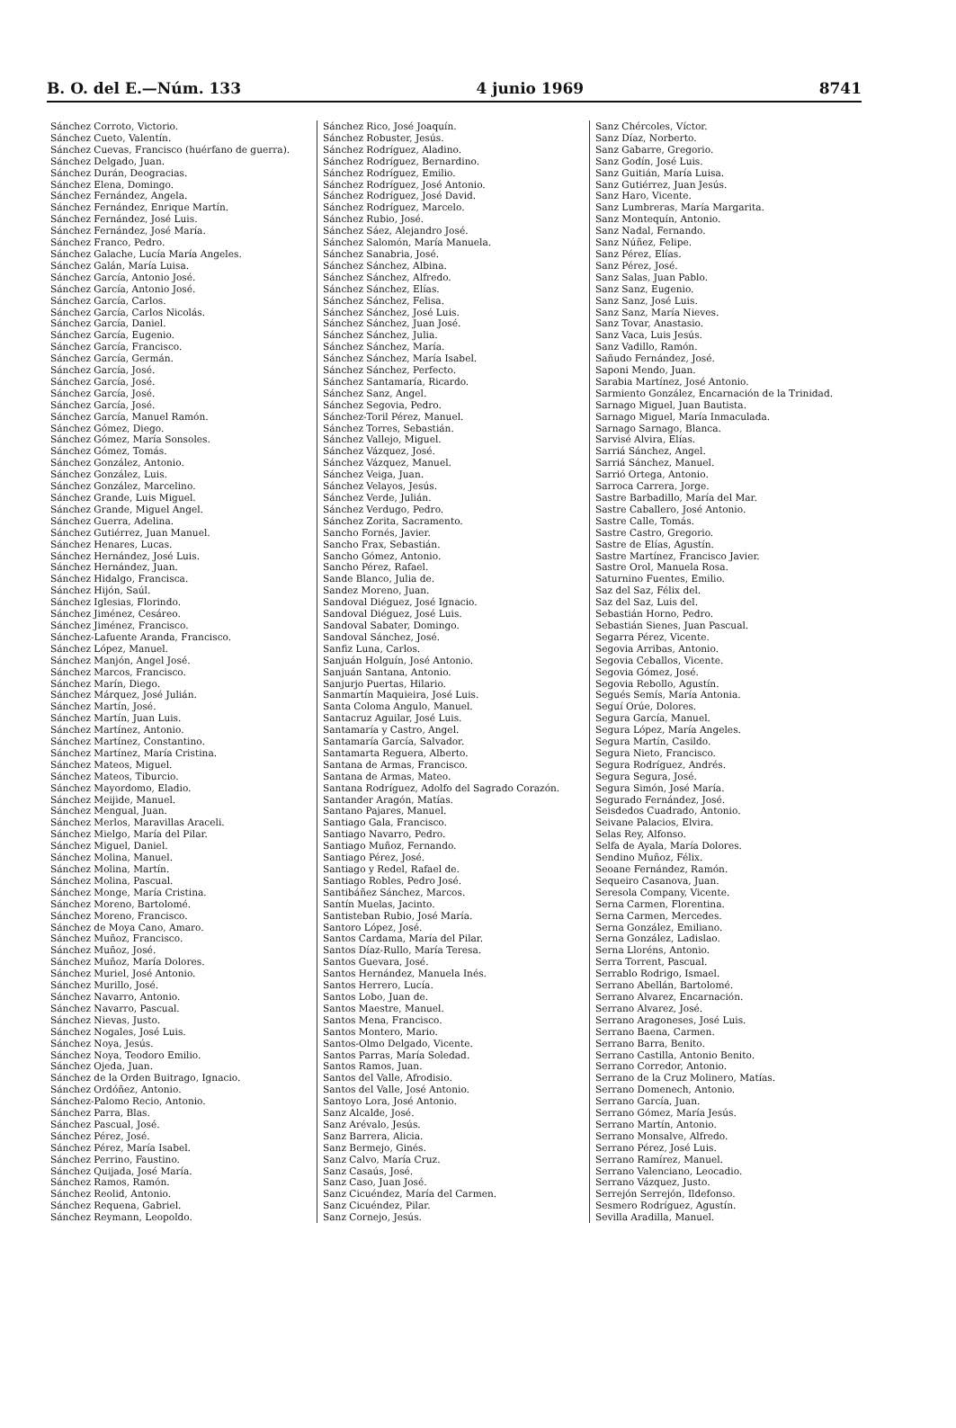B. O. del E.—Núm. 133 4 junio 1969 8741
Sánchez Corroto, Victorio.
Sánchez Cueto, Valentín.
Sánchez Cuevas, Francisco (huérfano de guerra).
Sánchez Delgado, Juan.
Sánchez Durán, Deogracias.
Sánchez Elena, Domingo.
Sánchez Fernández, Angela.
Sánchez Fernández, Enrique Martín.
Sánchez Fernández, José Luis.
Sánchez Fernández, José María.
Sánchez Franco, Pedro.
Sánchez Galache, Lucía María Angeles.
Sánchez Galán, María Luisa.
Sánchez García, Antonio José.
Sánchez García, Antonio José.
Sánchez García, Carlos.
Sánchez García, Carlos Nicolás.
Sánchez García, Daniel.
Sánchez García, Eugenio.
Sánchez García, Francisco.
Sánchez García, Germán.
Sánchez García, José.
Sánchez García, José.
Sánchez García, José.
Sánchez García, José.
Sánchez García, Manuel Ramón.
Sánchez Gómez, Diego.
Sánchez Gómez, María Sonsoles.
Sánchez Gómez, Tomás.
Sánchez González, Antonio.
Sánchez González, Luis.
Sánchez González, Marcelino.
Sánchez Grande, Luis Miguel.
Sánchez Grande, Miguel Angel.
Sánchez Guerra, Adelina.
Sánchez Gutiérrez, Juan Manuel.
Sánchez Henares, Lucas.
Sánchez Hernández, José Luis.
Sánchez Hernández, Juan.
Sánchez Hidalgo, Francisca.
Sánchez Hijón, Saúl.
Sánchez Iglesias, Florindo.
Sánchez Jiménez, Cesáreo.
Sánchez Jiménez, Francisco.
Sánchez-Lafuente Aranda, Francisco.
Sánchez López, Manuel.
Sánchez Manjón, Angel José.
Sánchez Marcos, Francisco.
Sánchez Marín, Diego.
Sánchez Márquez, José Julián.
Sánchez Martín, José.
Sánchez Martín, Juan Luis.
Sánchez Martínez, Antonio.
Sánchez Martínez, Constantino.
Sánchez Martínez, María Cristina.
Sánchez Mateos, Miguel.
Sánchez Mateos, Tiburcio.
Sánchez Mayordomo, Eladio.
Sánchez Meijide, Manuel.
Sánchez Mengual, Juan.
Sánchez Merlos, Maravillas Araceli.
Sánchez Mielgo, María del Pilar.
Sánchez Miguel, Daniel.
Sánchez Molina, Manuel.
Sánchez Molina, Martín.
Sánchez Molina, Pascual.
Sánchez Monge, María Cristina.
Sánchez Moreno, Bartolomé.
Sánchez Moreno, Francisco.
Sánchez de Moya Cano, Amaro.
Sánchez Muñoz, Francisco.
Sánchez Muñoz, José.
Sánchez Muñoz, María Dolores.
Sánchez Muriel, José Antonio.
Sánchez Murillo, José.
Sánchez Navarro, Antonio.
Sánchez Navarro, Pascual.
Sánchez Nievas, Justo.
Sánchez Nogales, José Luis.
Sánchez Noya, Jesús.
Sánchez Noya, Teodoro Emilio.
Sánchez Ojeda, Juan.
Sánchez de la Orden Buitrago, Ignacio.
Sánchez Ordóñez, Antonio.
Sánchez-Palomo Recio, Antonio.
Sánchez Parra, Blas.
Sánchez Pascual, José.
Sánchez Pérez, José.
Sánchez Pérez, María Isabel.
Sánchez Perrino, Faustino.
Sánchez Quijada, José María.
Sánchez Ramos, Ramón.
Sánchez Reolid, Antonio.
Sánchez Requena, Gabriel.
Sánchez Reymann, Leopoldo.
Sánchez Rico, José Joaquín.
Sánchez Robuster, Jesús.
Sánchez Rodríguez, Aladino.
Sánchez Rodríguez, Bernardino.
Sánchez Rodríguez, Emilio.
Sánchez Rodríguez, José Antonio.
Sánchez Rodríguez, José David.
Sánchez Rodríguez, Marcelo.
Sánchez Rubio, José.
Sánchez Sáez, Alejandro José.
Sánchez Salomón, María Manuela.
Sánchez Sanabria, José.
Sánchez Sánchez, Albina.
Sánchez Sánchez, Alfredo.
Sánchez Sánchez, Elías.
Sánchez Sánchez, Felisa.
Sánchez Sánchez, José Luis.
Sánchez Sánchez, Juan José.
Sánchez Sánchez, Julia.
Sánchez Sánchez, María.
Sánchez Sánchez, María Isabel.
Sánchez Sánchez, Perfecto.
Sánchez Santamaría, Ricardo.
Sánchez Sanz, Angel.
Sánchez Segovia, Pedro.
Sánchez-Toril Pérez, Manuel.
Sánchez Torres, Sebastián.
Sánchez Vallejo, Miguel.
Sánchez Vázquez, José.
Sánchez Vázquez, Manuel.
Sánchez Veiga, Juan.
Sánchez Velayos, Jesús.
Sánchez Verde, Julián.
Sánchez Verdugo, Pedro.
Sánchez Zorita, Sacramento.
Sancho Fornés, Javier.
Sancho Frax, Sebastián.
Sancho Gómez, Antonio.
Sancho Pérez, Rafael.
Sande Blanco, Julia de.
Sandez Moreno, Juan.
Sandoval Diéguez, José Ignacio.
Sandoval Diéguez, José Luis.
Sandoval Sabater, Domingo.
Sandoval Sánchez, José.
Sanfiz Luna, Carlos.
Sanjuán Holguín, José Antonio.
Sanjuán Santana, Antonio.
Sanjurjo Puertas, Hilario.
Sanmartín Maquieira, José Luis.
Santa Coloma Angulo, Manuel.
Santacruz Aguilar, José Luis.
Santamaría y Castro, Angel.
Santamaría García, Salvador.
Santamarta Reguera, Alberto.
Santana de Armas, Francisco.
Santana de Armas, Mateo.
Santana Rodríguez, Adolfo del Sagrado Corazón.
Santander Aragón, Matías.
Santano Pajares, Manuel.
Santiago Gala, Francisco.
Santiago Navarro, Pedro.
Santiago Muñoz, Fernando.
Santiago Pérez, José.
Santiago y Redel, Rafael de.
Santiago Robles, Pedro José.
Santibáñez Sánchez, Marcos.
Santín Muelas, Jacinto.
Santisteban Rubio, José María.
Santoro López, José.
Santos Cardama, María del Pilar.
Santos Díaz-Rullo, María Teresa.
Santos Guevara, José.
Santos Hernández, Manuela Inés.
Santos Herrero, Lucía.
Santos Lobo, Juan de.
Santos Maestre, Manuel.
Santos Mena, Francisco.
Santos Montero, Mario.
Santos-Olmo Delgado, Vicente.
Santos Parras, María Soledad.
Santos Ramos, Juan.
Santos del Valle, Afrodisio.
Santos del Valle, José Antonio.
Santoyo Lora, José Antonio.
Sanz Alcalde, José.
Sanz Arévalo, Jesús.
Sanz Barrera, Alicia.
Sanz Bermejo, Ginés.
Sanz Calvo, María Cruz.
Sanz Casaús, José.
Sanz Caso, Juan José.
Sanz Cicuéndez, María del Carmen.
Sanz Cicuéndez, Pilar.
Sanz Cornejo, Jesús.
Sanz Chércoles, Víctor.
Sanz Díaz, Norberto.
Sanz Gabarre, Gregorio.
Sanz Godín, José Luis.
Sanz Guitián, María Luisa.
Sanz Gutiérrez, Juan Jesús.
Sanz Haro, Vicente.
Sanz Lumbreras, María Margarita.
Sanz Montequín, Antonio.
Sanz Nadal, Fernando.
Sanz Núñez, Felipe.
Sanz Pérez, Elías.
Sanz Pérez, José.
Sanz Salas, Juan Pablo.
Sanz Sanz, Eugenio.
Sanz Sanz, José Luis.
Sanz Sanz, María Nieves.
Sanz Tovar, Anastasio.
Sanz Vaca, Luis Jesús.
Sanz Vadillo, Ramón.
Sañudo Fernández, José.
Saponi Mendo, Juan.
Sarabia Martínez, José Antonio.
Sarmiento González, Encarnación de la Trinidad.
Sarnago Miguel, Juan Bautista.
Sarnago Miguel, María Inmaculada.
Sarnago Sarnago, Blanca.
Sarvisé Alvira, Elías.
Sarriá Sánchez, Angel.
Sarriá Sánchez, Manuel.
Sarrió Ortega, Antonio.
Sarroca Carrera, Jorge.
Sastre Barbadillo, María del Mar.
Sastre Caballero, José Antonio.
Sastre Calle, Tomás.
Sastre Castro, Gregorio.
Sastre de Elías, Agustín.
Sastre Martínez, Francisco Javier.
Sastre Orol, Manuela Rosa.
Saturnino Fuentes, Emilio.
Saz del Saz, Félix del.
Saz del Saz, Luis del.
Sebastián Horno, Pedro.
Sebastián Sienes, Juan Pascual.
Segarra Pérez, Vicente.
Segovia Arribas, Antonio.
Segovia Ceballos, Vicente.
Segovia Gómez, José.
Segovia Rebollo, Agustín.
Segués Semís, María Antonia.
Seguí Orúe, Dolores.
Segura García, Manuel.
Segura López, María Angeles.
Segura Martín, Casildo.
Segura Nieto, Francisco.
Segura Rodríguez, Andrés.
Segura Segura, José.
Segura Simón, José María.
Segurado Fernández, José.
Seisdedos Cuadrado, Antonio.
Seivane Palacios, Elvira.
Selas Rey, Alfonso.
Selfa de Ayala, María Dolores.
Sendino Muñoz, Félix.
Seoane Fernández, Ramón.
Sequeiro Casanova, Juan.
Seresola Company, Vicente.
Serna Carmen, Florentina.
Serna Carmen, Mercedes.
Serna González, Emiliano.
Serna González, Ladislao.
Serna Lloréns, Antonio.
Serra Torrent, Pascual.
Serrablo Rodrigo, Ismael.
Serrano Abellán, Bartolomé.
Serrano Alvarez, Encarnación.
Serrano Alvarez, José.
Serrano Aragoneses, José Luis.
Serrano Baena, Carmen.
Serrano Barra, Benito.
Serrano Castilla, Antonio Benito.
Serrano Corredor, Antonio.
Serrano de la Cruz Molinero, Matías.
Serrano Domenech, Antonio.
Serrano García, Juan.
Serrano Gómez, María Jesús.
Serrano Martín, Antonio.
Serrano Monsalve, Alfredo.
Serrano Pérez, José Luis.
Serrano Ramírez, Manuel.
Serrano Valenciano, Leocadio.
Serrano Vázquez, Justo.
Serrejón Serrejón, Ildefonso.
Sesmero Rodríguez, Agustín.
Sevilla Aradilla, Manuel.